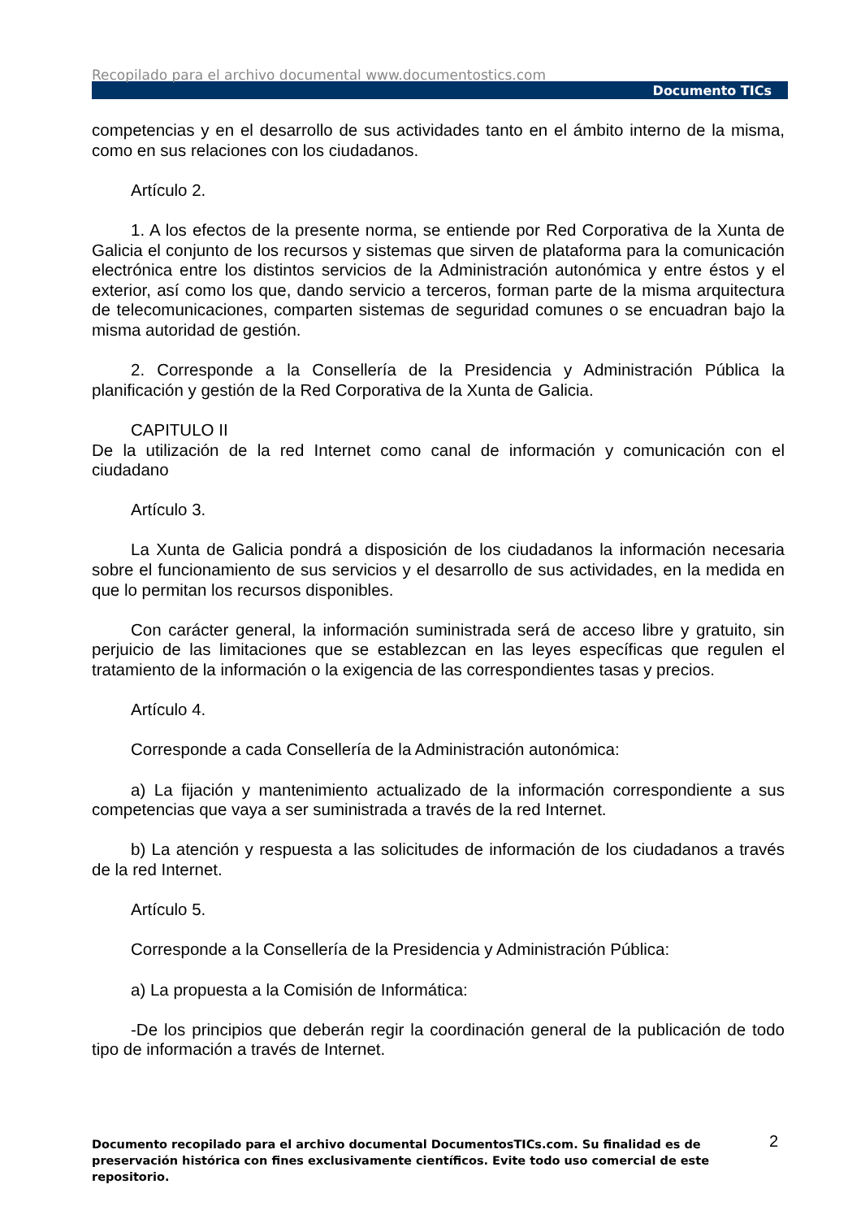Recopilado para el archivo documental www.documentostics.com
Documento TICs
competencias y en el desarrollo de sus actividades tanto en el ámbito interno de la misma, como en sus relaciones con los ciudadanos.
Artículo 2.
1. A los efectos de la presente norma, se entiende por Red Corporativa de la Xunta de Galicia el conjunto de los recursos y sistemas que sirven de plataforma para la comunicación electrónica entre los distintos servicios de la Administración autonómica y entre éstos y el exterior, así como los que, dando servicio a terceros, forman parte de la misma arquitectura de telecomunicaciones, comparten sistemas de seguridad comunes o se encuadran bajo la misma autoridad de gestión.
2. Corresponde a la Consellería de la Presidencia y Administración Pública la planificación y gestión de la Red Corporativa de la Xunta de Galicia.
CAPITULO II
De la utilización de la red Internet como canal de información y comunicación con el ciudadano
Artículo 3.
La Xunta de Galicia pondrá a disposición de los ciudadanos la información necesaria sobre el funcionamiento de sus servicios y el desarrollo de sus actividades, en la medida en que lo permitan los recursos disponibles.
Con carácter general, la información suministrada será de acceso libre y gratuito, sin perjuicio de las limitaciones que se establezcan en las leyes específicas que regulen el tratamiento de la información o la exigencia de las correspondientes tasas y precios.
Artículo 4.
Corresponde a cada Consellería de la Administración autonómica:
a) La fijación y mantenimiento actualizado de la información correspondiente a sus competencias que vaya a ser suministrada a través de la red Internet.
b) La atención y respuesta a las solicitudes de información de los ciudadanos a través de la red Internet.
Artículo 5.
Corresponde a la Consellería de la Presidencia y Administración Pública:
a) La propuesta a la Comisión de Informática:
-De los principios que deberán regir la coordinación general de la publicación de todo tipo de información a través de Internet.
2
Documento recopilado para el archivo documental DocumentosTICs.com. Su finalidad es de preservación histórica con fines exclusivamente científicos. Evite todo uso comercial de este repositorio.